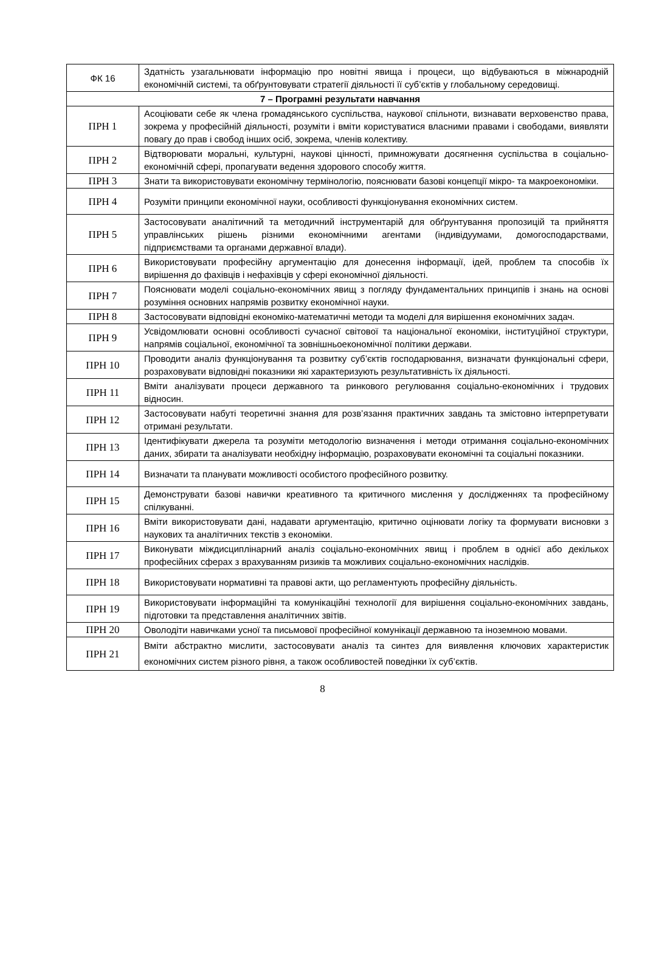| ФК 16 | Здатність узагальнювати інформацію про новітні явища і процеси, що відбуваються в міжнародній економічній системі, та обґрунтовувати стратегії діяльності її суб’єктів у глобальному середовищі. |
| 7 – Програмні результати навчання | |
| ПРН 1 | Асоціювати себе як члена громадянського суспільства, наукової спільноти, визнавати верховенство права, зокрема у професійній діяльності, розуміти і вміти користуватися власними правами і свободами, виявляти повагу до прав і свобод інших осіб, зокрема, членів колективу. |
| ПРН 2 | Відтворювати моральні, культурні, наукові цінності, примножувати досягнення суспільства в соціально-економічній сфері, пропагувати ведення здорового способу життя. |
| ПРН 3 | Знати та використовувати економічну термінологію, пояснювати базові концепції мікро- та макроекономіки. |
| ПРН 4 | Розуміти принципи економічної науки, особливості функціонування економічних систем. |
| ПРН 5 | Застосовувати аналітичний та методичний інструментарій для обґрунтування пропозицій та прийняття управлінських рішень різними економічними агентами (індивідуумами, домогосподарствами, підприємствами та органами державної влади). |
| ПРН 6 | Використовувати професійну аргументацію для донесення інформації, ідей, проблем та способів їх вирішення до фахівців і нефахівців у сфері економічної діяльності. |
| ПРН 7 | Пояснювати моделі соціально-економічних явищ з погляду фундаментальних принципів і знань на основі розуміння основних напрямів розвитку економічної науки. |
| ПРН 8 | Застосовувати відповідні економіко-математичні методи та моделі для вирішення економічних задач. |
| ПРН 9 | Усвідомлювати основні особливості сучасної світової та національної економіки, інституційної структури, напрямів соціальної, економічної та зовнішньоекономічної політики держави. |
| ПРН 10 | Проводити аналіз функціонування та розвитку суб’єктів господарювання, визначати функціональні сфери, розраховувати відповідні показники які характеризують результативність їх діяльності. |
| ПРН 11 | Вміти аналізувати процеси державного та ринкового регулювання соціально-економічних і трудових відносин. |
| ПРН 12 | Застосовувати набуті теоретичні знання для розв’язання практичних завдань та змістовно інтерпретувати отримані результати. |
| ПРН 13 | Ідентифікувати джерела та розуміти методологію визначення і методи отримання соціально-економічних даних, збирати та аналізувати необхідну інформацію, розраховувати економічні та соціальні показники. |
| ПРН 14 | Визначати та планувати можливості особистого професійного розвитку. |
| ПРН 15 | Демонструвати базові навички креативного та критичного мислення у дослідженнях та професійному спілкуванні. |
| ПРН 16 | Вміти використовувати дані, надавати аргументацію, критично оцінювати логіку та формувати висновки з наукових та аналітичних текстів з економіки. |
| ПРН 17 | Виконувати міждисциплінарний аналіз соціально-економічних явищ і проблем в однієї або декількох професійних сферах з врахуванням ризиків та можливих соціально-економічних наслідків. |
| ПРН 18 | Використовувати нормативні та правові акти, що регламентують професійну діяльність. |
| ПРН 19 | Використовувати інформаційні та комунікаційні технології для вирішення соціально-економічних завдань, підготовки та представлення аналітичних звітів. |
| ПРН 20 | Оволодіти навичками усної та письмової професійної комунікації державною та іноземною мовами. |
| ПРН 21 | Вміти абстрактно мислити, застосовувати аналіз та синтез для виявлення ключових характеристик економічних систем різного рівня, а також особливостей поведінки їх суб’єктів. |
8